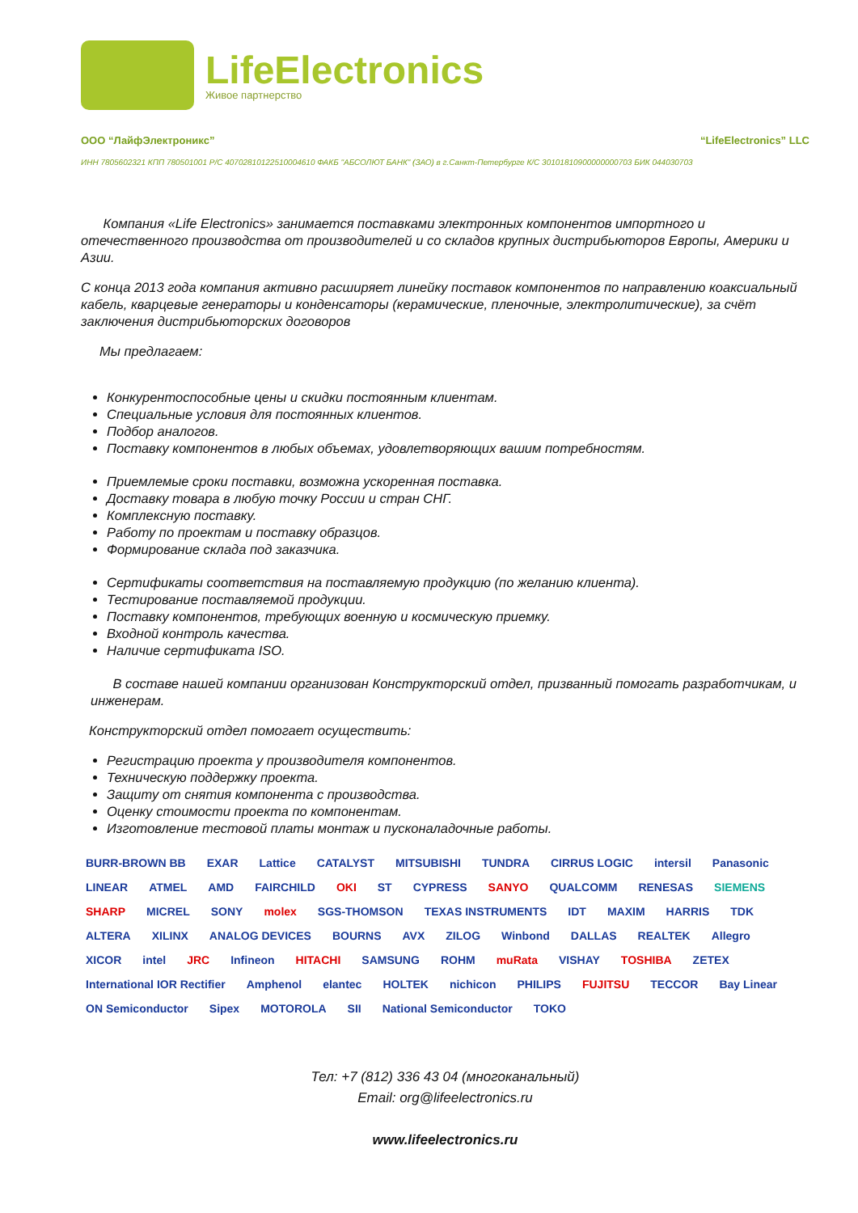LifeElectronics
Живое партнерство
ООО “ЛайфЭлектроникс” “LifeElectronics” LLC
ИНН 7805602321 КПП 780501001 Р/С 40702810122510004610 ФАКБ "АБСОЛЮТ БАНК" (ЗАО) в г.Санкт-Петербурге К/С 30101810900000000703 БИК 044030703
Компания «Life Electronics» занимается поставками электронных компонентов импортного и отечественного производства от производителей и со складов крупных дистрибьюторов Европы, Америки и Азии.
С конца 2013 года компания активно расширяет линейку поставок компонентов по направлению коаксиальный кабель, кварцевые генераторы и конденсаторы (керамические, пленочные, электролитические), за счёт заключения дистрибьюторских договоров
Мы предлагаем:
Конкурентоспособные цены и скидки постоянным клиентам.
Специальные условия для постоянных клиентов.
Подбор аналогов.
Поставку компонентов в любых объемах, удовлетворяющих вашим потребностям.
Приемлемые сроки поставки, возможна ускоренная поставка.
Доставку товара в любую точку России и стран СНГ.
Комплексную поставку.
Работу по проектам и поставку образцов.
Формирование склада под заказчика.
Сертификаты соответствия на поставляемую продукцию (по желанию клиента).
Тестирование поставляемой продукции.
Поставку компонентов, требующих военную и космическую приемку.
Входной контроль качества.
Наличие сертификата ISO.
В составе нашей компании организован Конструкторский отдел, призванный помогать разработчикам, и инженерам.
Конструкторский отдел помогает осуществить:
Регистрацию проекта у производителя компонентов.
Техническую поддержку проекта.
Защиту от снятия компонента с производства.
Оценку стоимости проекта по компонентам.
Изготовление тестовой платы монтаж и пусконаладочные работы.
BURR-BROWN BB EXAR Lattice CATALYST MITSUBISHI TUNDRA CIRRUS LOGIC intersil Panasonic LINEAR ATMEL AMD FAIRCHILD OKI ST CYPRESS SANYO QUALCOMM RENESAS SIEMENS SHARP MICREL SONY molex SGS-THOMSON TEXAS INSTRUMENTS IDT MAXIM HARRIS TDK ALTERA XILINX ANALOG DEVICES BOURNS AVX ZILOG Winbond DALLAS REALTEK Allegro XICOR intel JRC Infineon HITACHI SAMSUNG ROHM muRata VISHAY TOSHIBA ZETEX International IOR Rectifier Amphenol elantec HOLTEK nichicon PHILIPS FUJITSU TECCOR Bay Linear ON Semiconductor Sipex MOTOROLA SII National Semiconductor TOKO
Тел: +7 (812) 336 43 04 (многоканальный)
Email: org@lifeelectronics.ru
www.lifeelectronics.ru